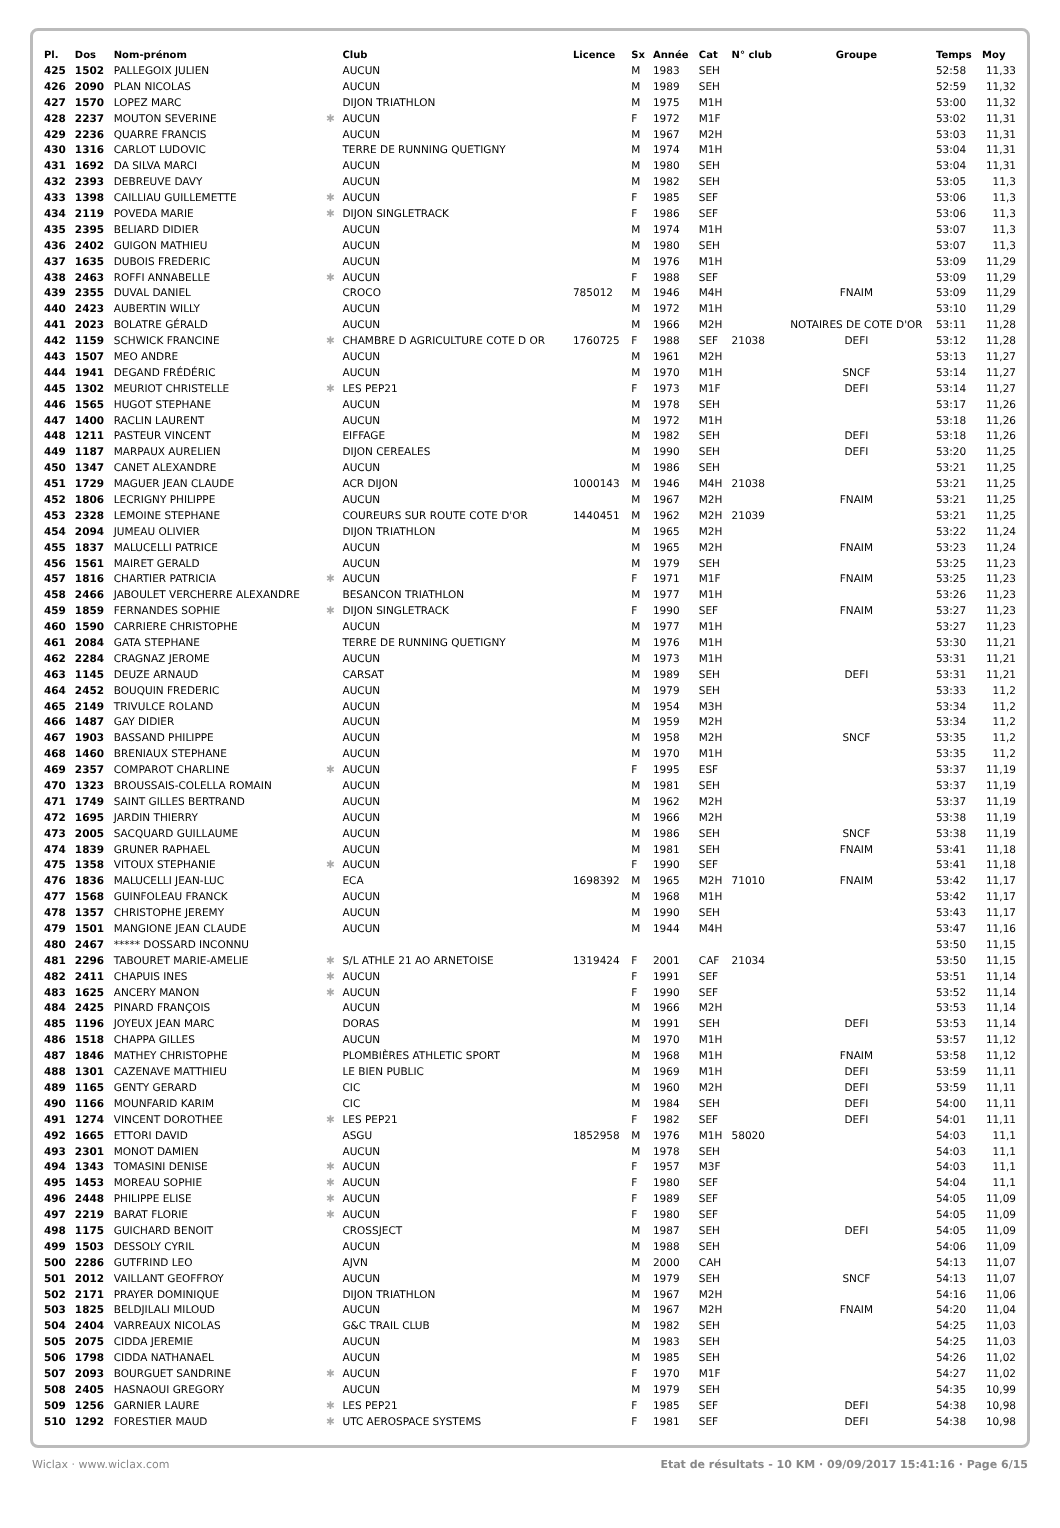| Pl. | Dos | Nom-prénom | | Club | Licence | Sx | Année | Cat | N° club | Groupe | Temps | Moy |
| --- | --- | --- | --- | --- | --- | --- | --- | --- | --- | --- | --- | --- |
| 425 | 1502 | PALLEGOIX JULIEN | | AUCUN | | M | 1983 | SEH | | | 52:58 | 11,33 |
| 426 | 2090 | PLAN NICOLAS | | AUCUN | | M | 1989 | SEH | | | 52:59 | 11,32 |
| 427 | 1570 | LOPEZ MARC | | DIJON TRIATHLON | | M | 1975 | M1H | | | 53:00 | 11,32 |
| 428 | 2237 | MOUTON SEVERINE | ✱ | AUCUN | | F | 1972 | M1F | | | 53:02 | 11,31 |
| 429 | 2236 | QUARRE FRANCIS | | AUCUN | | M | 1967 | M2H | | | 53:03 | 11,31 |
| 430 | 1316 | CARLOT LUDOVIC | | TERRE DE RUNNING QUETIGNY | | M | 1974 | M1H | | | 53:04 | 11,31 |
| 431 | 1692 | DA SILVA MARCI | | AUCUN | | M | 1980 | SEH | | | 53:04 | 11,31 |
| 432 | 2393 | DEBREUVE DAVY | | AUCUN | | M | 1982 | SEH | | | 53:05 | 11,3 |
| 433 | 1398 | CAILLIAU GUILLEMETTE | ✱ | AUCUN | | F | 1985 | SEF | | | 53:06 | 11,3 |
| 434 | 2119 | POVEDA MARIE | ✱ | DIJON SINGLETRACK | | F | 1986 | SEF | | | 53:06 | 11,3 |
| 435 | 2395 | BELIARD DIDIER | | AUCUN | | M | 1974 | M1H | | | 53:07 | 11,3 |
| 436 | 2402 | GUIGON MATHIEU | | AUCUN | | M | 1980 | SEH | | | 53:07 | 11,3 |
| 437 | 1635 | DUBOIS FREDERIC | | AUCUN | | M | 1976 | M1H | | | 53:09 | 11,29 |
| 438 | 2463 | ROFFI ANNABELLE | ✱ | AUCUN | | F | 1988 | SEF | | | 53:09 | 11,29 |
| 439 | 2355 | DUVAL DANIEL | | CROCO | 785012 | M | 1946 | M4H | | FNAIM | 53:09 | 11,29 |
| 440 | 2423 | AUBERTIN WILLY | | AUCUN | | M | 1972 | M1H | | | 53:10 | 11,29 |
| 441 | 2023 | BOLATRE GÉRALD | | AUCUN | | M | 1966 | M2H | | NOTAIRES DE COTE D'OR | 53:11 | 11,28 |
| 442 | 1159 | SCHWICK FRANCINE | ✱ | CHAMBRE D AGRICULTURE COTE D OR | 1760725 | F | 1988 | SEF | 21038 | DEFI | 53:12 | 11,28 |
| 443 | 1507 | MEO ANDRE | | AUCUN | | M | 1961 | M2H | | | 53:13 | 11,27 |
| 444 | 1941 | DEGAND FRÉDÉRIC | | AUCUN | | M | 1970 | M1H | | SNCF | 53:14 | 11,27 |
| 445 | 1302 | MEURIOT CHRISTELLE | ✱ | LES PEP21 | | F | 1973 | M1F | | DEFI | 53:14 | 11,27 |
| 446 | 1565 | HUGOT STEPHANE | | AUCUN | | M | 1978 | SEH | | | 53:17 | 11,26 |
| 447 | 1400 | RACLIN LAURENT | | AUCUN | | M | 1972 | M1H | | | 53:18 | 11,26 |
| 448 | 1211 | PASTEUR VINCENT | | EIFFAGE | | M | 1982 | SEH | | DEFI | 53:18 | 11,26 |
| 449 | 1187 | MARPAUX AURELIEN | | DIJON CEREALES | | M | 1990 | SEH | | DEFI | 53:20 | 11,25 |
| 450 | 1347 | CANET ALEXANDRE | | AUCUN | | M | 1986 | SEH | | | 53:21 | 11,25 |
| 451 | 1729 | MAGUER JEAN CLAUDE | | ACR DIJON | 1000143 | M | 1946 | M4H | 21038 | | 53:21 | 11,25 |
| 452 | 1806 | LECRIGNY PHILIPPE | | AUCUN | | M | 1967 | M2H | | FNAIM | 53:21 | 11,25 |
| 453 | 2328 | LEMOINE STEPHANE | | COUREURS SUR ROUTE COTE D'OR | 1440451 | M | 1962 | M2H | 21039 | | 53:21 | 11,25 |
| 454 | 2094 | JUMEAU OLIVIER | | DIJON TRIATHLON | | M | 1965 | M2H | | | 53:22 | 11,24 |
| 455 | 1837 | MALUCELLI PATRICE | | AUCUN | | M | 1965 | M2H | | FNAIM | 53:23 | 11,24 |
| 456 | 1561 | MAIRET GERALD | | AUCUN | | M | 1979 | SEH | | | 53:25 | 11,23 |
| 457 | 1816 | CHARTIER PATRICIA | ✱ | AUCUN | | F | 1971 | M1F | | FNAIM | 53:25 | 11,23 |
| 458 | 2466 | JABOULET VERCHERRE ALEXANDRE | | BESANCON TRIATHLON | | M | 1977 | M1H | | | 53:26 | 11,23 |
| 459 | 1859 | FERNANDES SOPHIE | ✱ | DIJON SINGLETRACK | | F | 1990 | SEF | | FNAIM | 53:27 | 11,23 |
| 460 | 1590 | CARRIERE CHRISTOPHE | | AUCUN | | M | 1977 | M1H | | | 53:27 | 11,23 |
| 461 | 2084 | GATA STEPHANE | | TERRE DE RUNNING QUETIGNY | | M | 1976 | M1H | | | 53:30 | 11,21 |
| 462 | 2284 | CRAGNAZ JEROME | | AUCUN | | M | 1973 | M1H | | | 53:31 | 11,21 |
| 463 | 1145 | DEUZE ARNAUD | | CARSAT | | M | 1989 | SEH | | DEFI | 53:31 | 11,21 |
| 464 | 2452 | BOUQUIN FREDERIC | | AUCUN | | M | 1979 | SEH | | | 53:33 | 11,2 |
| 465 | 2149 | TRIVULCE ROLAND | | AUCUN | | M | 1954 | M3H | | | 53:34 | 11,2 |
| 466 | 1487 | GAY DIDIER | | AUCUN | | M | 1959 | M2H | | | 53:34 | 11,2 |
| 467 | 1903 | BASSAND PHILIPPE | | AUCUN | | M | 1958 | M2H | | SNCF | 53:35 | 11,2 |
| 468 | 1460 | BRENIAUX STEPHANE | | AUCUN | | M | 1970 | M1H | | | 53:35 | 11,2 |
| 469 | 2357 | COMPAROT CHARLINE | ✱ | AUCUN | | F | 1995 | ESF | | | 53:37 | 11,19 |
| 470 | 1323 | BROUSSAIS-COLELLA ROMAIN | | AUCUN | | M | 1981 | SEH | | | 53:37 | 11,19 |
| 471 | 1749 | SAINT GILLES BERTRAND | | AUCUN | | M | 1962 | M2H | | | 53:37 | 11,19 |
| 472 | 1695 | JARDIN THIERRY | | AUCUN | | M | 1966 | M2H | | | 53:38 | 11,19 |
| 473 | 2005 | SACQUARD GUILLAUME | | AUCUN | | M | 1986 | SEH | | SNCF | 53:38 | 11,19 |
| 474 | 1839 | GRUNER RAPHAEL | | AUCUN | | M | 1981 | SEH | | FNAIM | 53:41 | 11,18 |
| 475 | 1358 | VITOUX STEPHANIE | ✱ | AUCUN | | F | 1990 | SEF | | | 53:41 | 11,18 |
| 476 | 1836 | MALUCELLI JEAN-LUC | | ECA | 1698392 | M | 1965 | M2H | 71010 | FNAIM | 53:42 | 11,17 |
| 477 | 1568 | GUINFOLEAU FRANCK | | AUCUN | | M | 1968 | M1H | | | 53:42 | 11,17 |
| 478 | 1357 | CHRISTOPHE JEREMY | | AUCUN | | M | 1990 | SEH | | | 53:43 | 11,17 |
| 479 | 1501 | MANGIONE JEAN CLAUDE | | AUCUN | | M | 1944 | M4H | | | 53:47 | 11,16 |
| 480 | 2467 | ***** DOSSARD INCONNU | | | | | | | | | 53:50 | 11,15 |
| 481 | 2296 | TABOURET MARIE-AMELIE | ✱ | S/L ATHLE 21 AO ARNETOISE | 1319424 | F | 2001 | CAF | 21034 | | 53:50 | 11,15 |
| 482 | 2411 | CHAPUIS INES | ✱ | AUCUN | | F | 1991 | SEF | | | 53:51 | 11,14 |
| 483 | 1625 | ANCERY MANON | ✱ | AUCUN | | F | 1990 | SEF | | | 53:52 | 11,14 |
| 484 | 2425 | PINARD FRANÇOIS | | AUCUN | | M | 1966 | M2H | | | 53:53 | 11,14 |
| 485 | 1196 | JOYEUX JEAN MARC | | DORAS | | M | 1991 | SEH | | DEFI | 53:53 | 11,14 |
| 486 | 1518 | CHAPPA GILLES | | AUCUN | | M | 1970 | M1H | | | 53:57 | 11,12 |
| 487 | 1846 | MATHEY CHRISTOPHE | | PLOMBIÈRES ATHLETIC SPORT | | M | 1968 | M1H | | FNAIM | 53:58 | 11,12 |
| 488 | 1301 | CAZENAVE MATTHIEU | | LE BIEN PUBLIC | | M | 1969 | M1H | | DEFI | 53:59 | 11,11 |
| 489 | 1165 | GENTY GERARD | | CIC | | M | 1960 | M2H | | DEFI | 53:59 | 11,11 |
| 490 | 1166 | MOUNFARID KARIM | | CIC | | M | 1984 | SEH | | DEFI | 54:00 | 11,11 |
| 491 | 1274 | VINCENT DOROTHEE | ✱ | LES PEP21 | | F | 1982 | SEF | | DEFI | 54:01 | 11,11 |
| 492 | 1665 | ETTORI DAVID | | ASGU | 1852958 | M | 1976 | M1H | 58020 | | 54:03 | 11,1 |
| 493 | 2301 | MONOT DAMIEN | | AUCUN | | M | 1978 | SEH | | | 54:03 | 11,1 |
| 494 | 1343 | TOMASINI DENISE | ✱ | AUCUN | | F | 1957 | M3F | | | 54:03 | 11,1 |
| 495 | 1453 | MOREAU SOPHIE | ✱ | AUCUN | | F | 1980 | SEF | | | 54:04 | 11,1 |
| 496 | 2448 | PHILIPPE ELISE | ✱ | AUCUN | | F | 1989 | SEF | | | 54:05 | 11,09 |
| 497 | 2219 | BARAT FLORIE | ✱ | AUCUN | | F | 1980 | SEF | | | 54:05 | 11,09 |
| 498 | 1175 | GUICHARD BENOIT | | CROSSJECT | | M | 1987 | SEH | | DEFI | 54:05 | 11,09 |
| 499 | 1503 | DESSOLY CYRIL | | AUCUN | | M | 1988 | SEH | | | 54:06 | 11,09 |
| 500 | 2286 | GUTFRIND LEO | | AJVN | | M | 2000 | CAH | | | 54:13 | 11,07 |
| 501 | 2012 | VAILLANT GEOFFROY | | AUCUN | | M | 1979 | SEH | | SNCF | 54:13 | 11,07 |
| 502 | 2171 | PRAYER DOMINIQUE | | DIJON TRIATHLON | | M | 1967 | M2H | | | 54:16 | 11,06 |
| 503 | 1825 | BELDJILALI MILOUD | | AUCUN | | M | 1967 | M2H | | FNAIM | 54:20 | 11,04 |
| 504 | 2404 | VARREAUX NICOLAS | | G&C TRAIL CLUB | | M | 1982 | SEH | | | 54:25 | 11,03 |
| 505 | 2075 | CIDDA JEREMIE | | AUCUN | | M | 1983 | SEH | | | 54:25 | 11,03 |
| 506 | 1798 | CIDDA NATHANAEL | | AUCUN | | M | 1985 | SEH | | | 54:26 | 11,02 |
| 507 | 2093 | BOURGUET SANDRINE | ✱ | AUCUN | | F | 1970 | M1F | | | 54:27 | 11,02 |
| 508 | 2405 | HASNAOUI GREGORY | | AUCUN | | M | 1979 | SEH | | | 54:35 | 10,99 |
| 509 | 1256 | GARNIER LAURE | ✱ | LES PEP21 | | F | 1985 | SEF | | DEFI | 54:38 | 10,98 |
| 510 | 1292 | FORESTIER MAUD | ✱ | UTC AEROSPACE SYSTEMS | | F | 1981 | SEF | | DEFI | 54:38 | 10,98 |
Wiclax · www.wiclax.com Etat de résultats - 10 KM · 09/09/2017 15:41:16 · Page 6/15